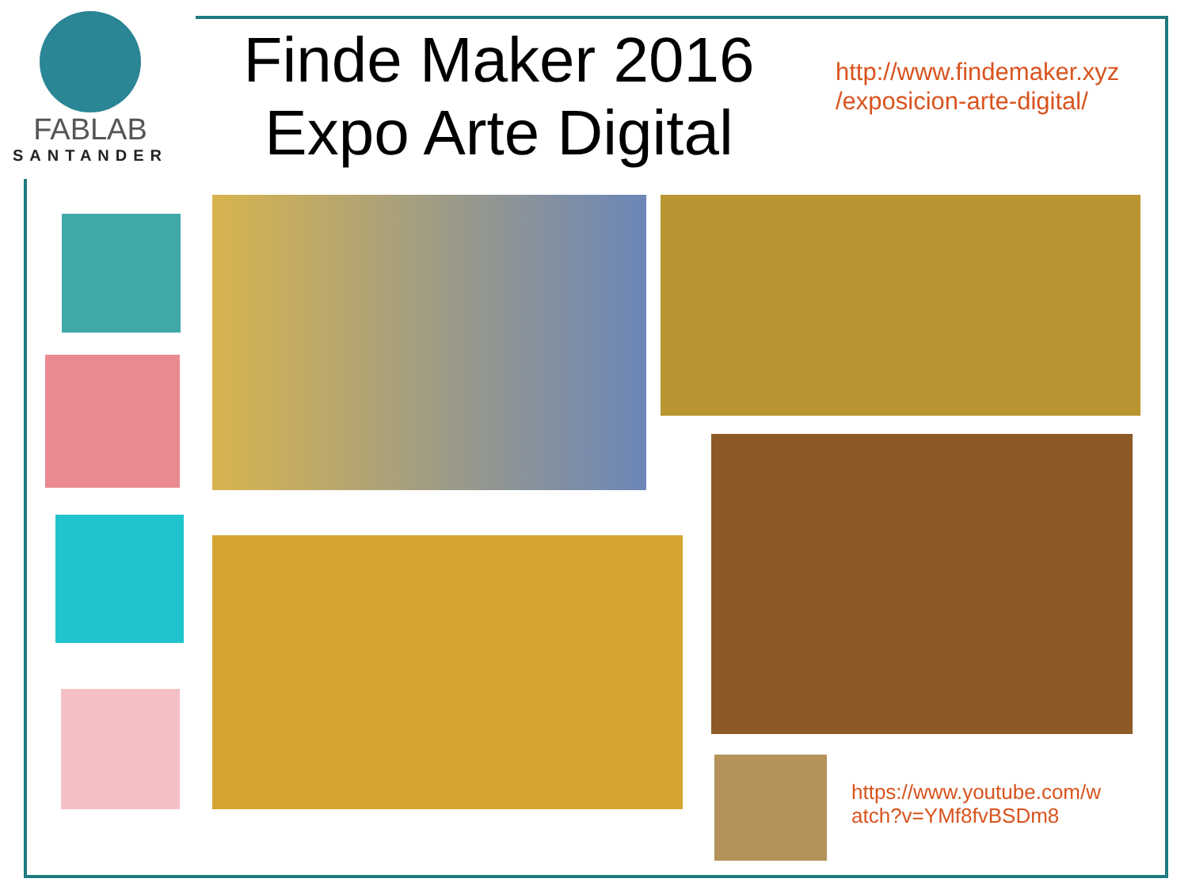FABLAB
SANTANDER
Finde Maker 2016
Expo Arte Digital
http://www.findemaker.xyz
/exposicion-arte-digital/
https://www.youtube.com/w
atch?v=YMf8fvBSDm8